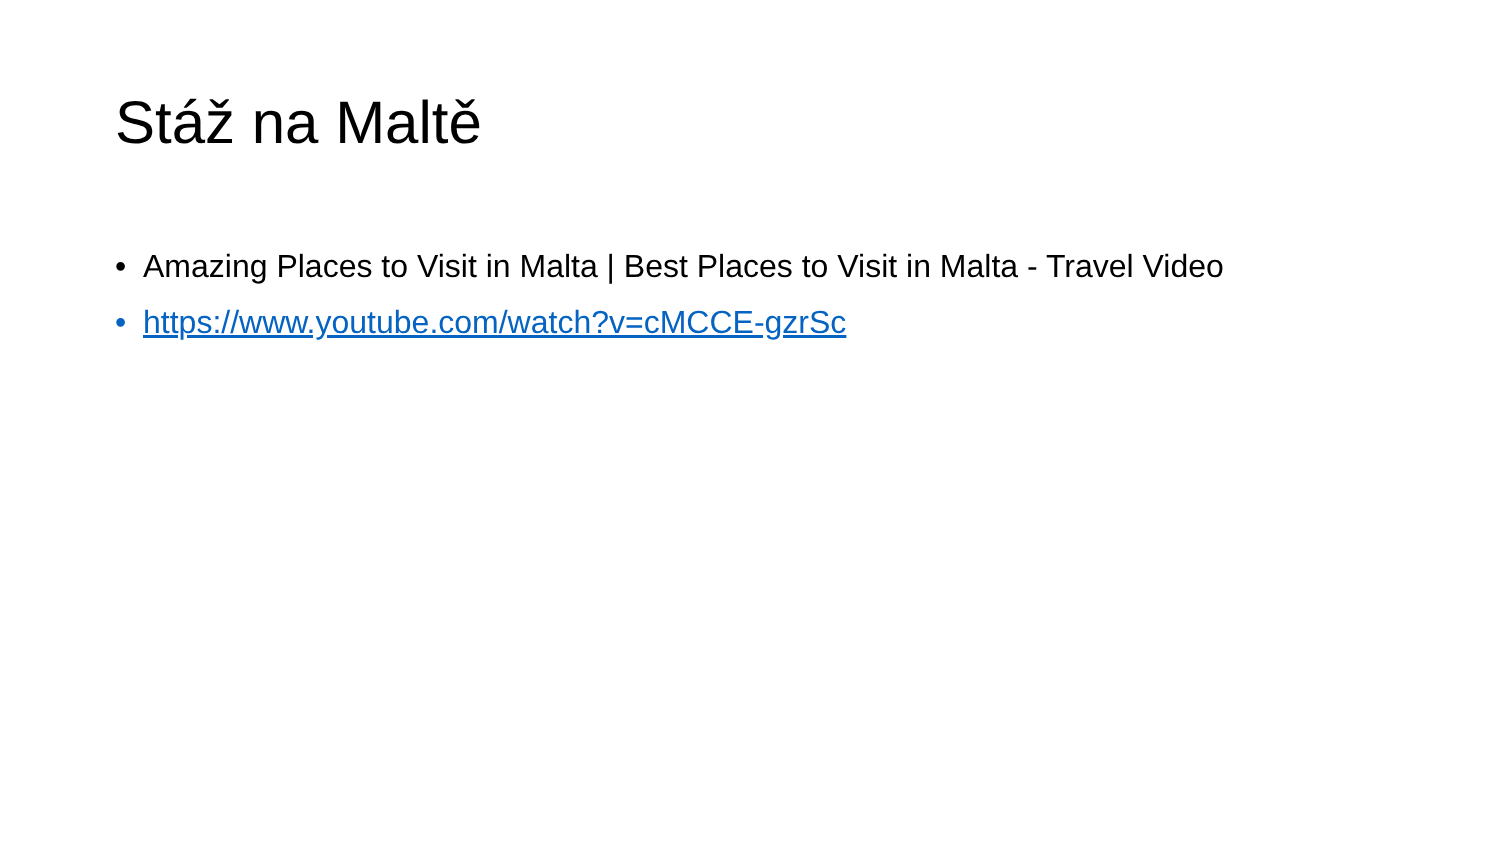Stáž na Maltě
• Amazing Places to Visit in Malta | Best Places to Visit in Malta - Travel Video
• https://www.youtube.com/watch?v=cMCCE-gzrSc